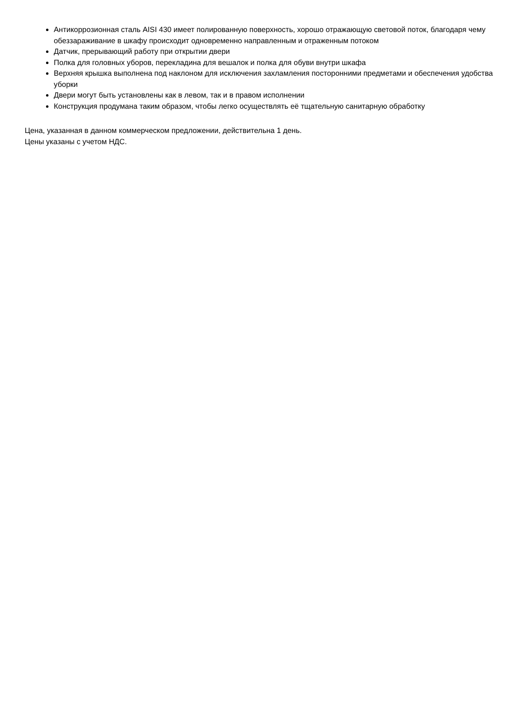Антикоррозионная сталь AISI 430 имеет полированную поверхность, хорошо отражающую световой поток, благодаря чему обеззараживание в шкафу происходит одновременно направленным и отраженным потоком
Датчик, прерывающий работу при открытии двери
Полка для головных уборов, перекладина для вешалок и полка для обуви внутри шкафа
Верхняя крышка выполнена под наклоном для исключения захламления посторонними предметами и обеспечения удобства уборки
Двери могут быть установлены как в левом, так и в правом исполнении
Конструкция продумана таким образом, чтобы легко осуществлять её тщательную санитарную обработку
Цена, указанная в данном коммерческом предложении, действительна 1 день.
Цены указаны с учетом НДС.